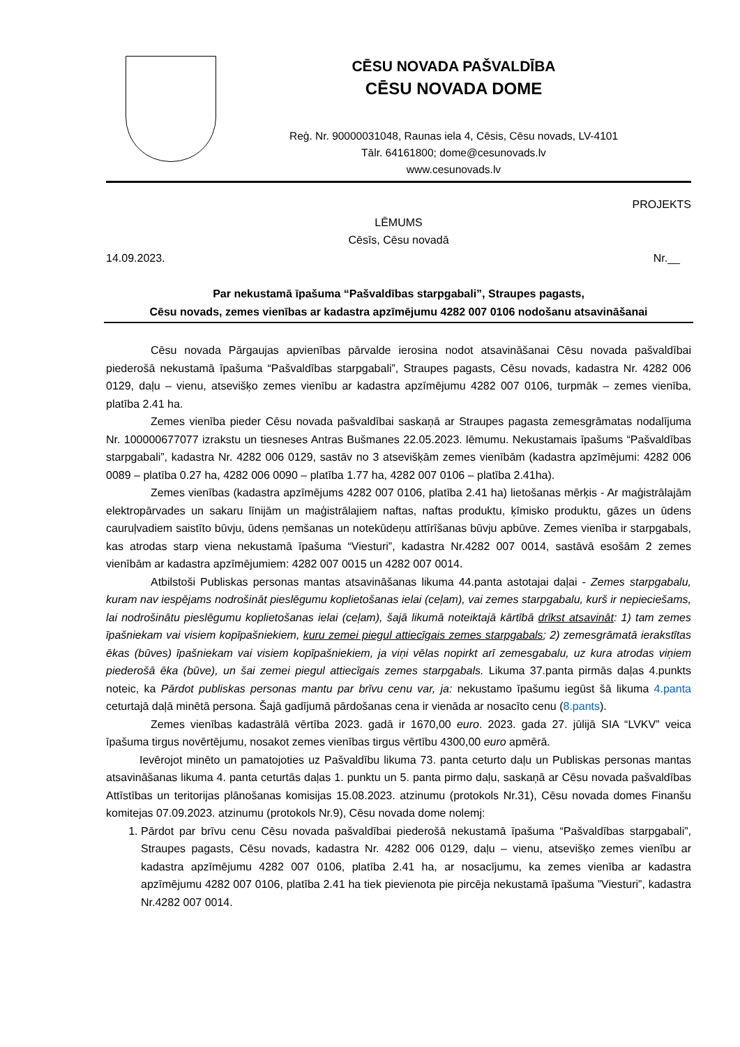CĒSU NOVADA PAŠVALDĪBA
CĒSU NOVADA DOME
Reģ. Nr. 90000031048, Raunas iela 4, Cēsis, Cēsu novads, LV-4101
Tālr. 64161800; dome@cesunovads.lv
www.cesunovads.lv
PROJEKTS
LĒMUMS
Cēsīs, Cēsu novadā
14.09.2023. Nr.__
Par nekustamā īpašuma “Pašvaldības starpgabali”, Straupes pagasts,
Cēsu novads, zemes vienības ar kadastra apzīmējumu 4282 007 0106 nodošanu atsavināšanai
Cēsu novada Pārgaujas apvienības pārvalde ierosina nodot atsavināšanai Cēsu novada pašvaldībai piederošā nekustamā īpašuma “Pašvaldības starpgabali”, Straupes pagasts, Cēsu novads, kadastra Nr. 4282 006 0129, daļu – vienu, atsevišķo zemes vienību ar kadastra apzīmējumu 4282 007 0106, turpmāk – zemes vienība, platība 2.41 ha.
Zemes vienība pieder Cēsu novada pašvaldībai saskaņā ar Straupes pagasta zemesgrāmatas nodalījuma Nr. 100000677077 izrakstu un tiesneses Antras Bušmanes 22.05.2023. lēmumu. Nekustamais īpašums “Pašvaldības starpgabali”, kadastra Nr. 4282 006 0129, sastāv no 3 atsevišķām zemes vienībām (kadastra apzīmējumi: 4282 006 0089 – platība 0.27 ha, 4282 006 0090 – platība 1.77 ha, 4282 007 0106 – platība 2.41ha).
Zemes vienības (kadastra apzīmējums 4282 007 0106, platība 2.41 ha) lietošanas mērķis - Ar maģistrālajām elektropārvades un sakaru līnijām un maģistrālajiem naftas, naftas produktu, ķīmisko produktu, gāzes un ūdens cauruļvadiem saistīto būvju, ūdens ņemšanas un notekūdeņu attīrīšanas būvju apbūve. Zemes vienība ir starpgabals, kas atrodas starp viena nekustamā īpašuma “Viesturi”, kadastra Nr.4282 007 0014, sastāvā esošām 2 zemes vienībām ar kadastra apzīmējumiem: 4282 007 0015 un 4282 007 0014.
Atbilstoši Publiskas personas mantas atsavināšanas likuma 44.panta astotajai daļai - Zemes starpgabalu, kuram nav iespējams nodrošināt pieslēgumu koplietošanas ielai (ceļam), vai zemes starpgabalu, kurš ir nepieciešams, lai nodrošinātu pieslēgumu koplietošanas ielai (ceļam), šajā likumā noteiktajā kārtībā drīkst atsavināt: 1) tam zemes īpašniekam vai visiem kopīpašniekiem, kuru zemei piegul attiecīgais zemes starpgabals; 2) zemesgrāmatā ierakstītas ēkas (būves) īpašniekam vai visiem kopīpašniekiem, ja viņi vēlas nopirkt arī zemesgabalu, uz kura atrodas viņiem piederošā ēka (būve), un šai zemei piegul attiecīgais zemes starpgabals. Likuma 37.panta pirmās daļas 4.punkts noteic, ka Pārdot publiskas personas mantu par brīvu cenu var, ja: nekustamo īpašumu iegūst šā likuma 4.panta ceturtajā daļā minētā persona. Šajā gadījumā pārdošanas cena ir vienāda ar nosacīto cenu (8.pants).
Zemes vienības kadastrālā vērtība 2023. gadā ir 1670,00 euro. 2023. gada 27. jūlijā SIA “LVKV” veica īpašuma tirgus novērtējumu, nosakot zemes vienības tirgus vērtību 4300,00 euro apmērā.
Ievērojot minēto un pamatojoties uz Pašvaldību likuma 73. panta ceturto daļu un Publiskas personas mantas atsavināšanas likuma 4. panta ceturtās daļas 1. punktu un 5. panta pirmo daļu, saskaņā ar Cēsu novada pašvaldības Attīstības un teritorijas plānošanas komisijas 15.08.2023. atzinumu (protokols Nr.31), Cēsu novada domes Finanšu komitejas 07.09.2023. atzinumu (protokols Nr.9), Cēsu novada dome nolemj:
1. Pārdot par brīvu cenu Cēsu novada pašvaldībai piederošā nekustamā īpašuma “Pašvaldības starpgabali”, Straupes pagasts, Cēsu novads, kadastra Nr. 4282 006 0129, daļu – vienu, atsevišķo zemes vienību ar kadastra apzīmējumu 4282 007 0106, platība 2.41 ha, ar nosacījumu, ka zemes vienība ar kadastra apzīmējumu 4282 007 0106, platība 2.41 ha tiek pievienota pie pircēja nekustamā īpašuma ”Viesturi”, kadastra Nr.4282 007 0014.